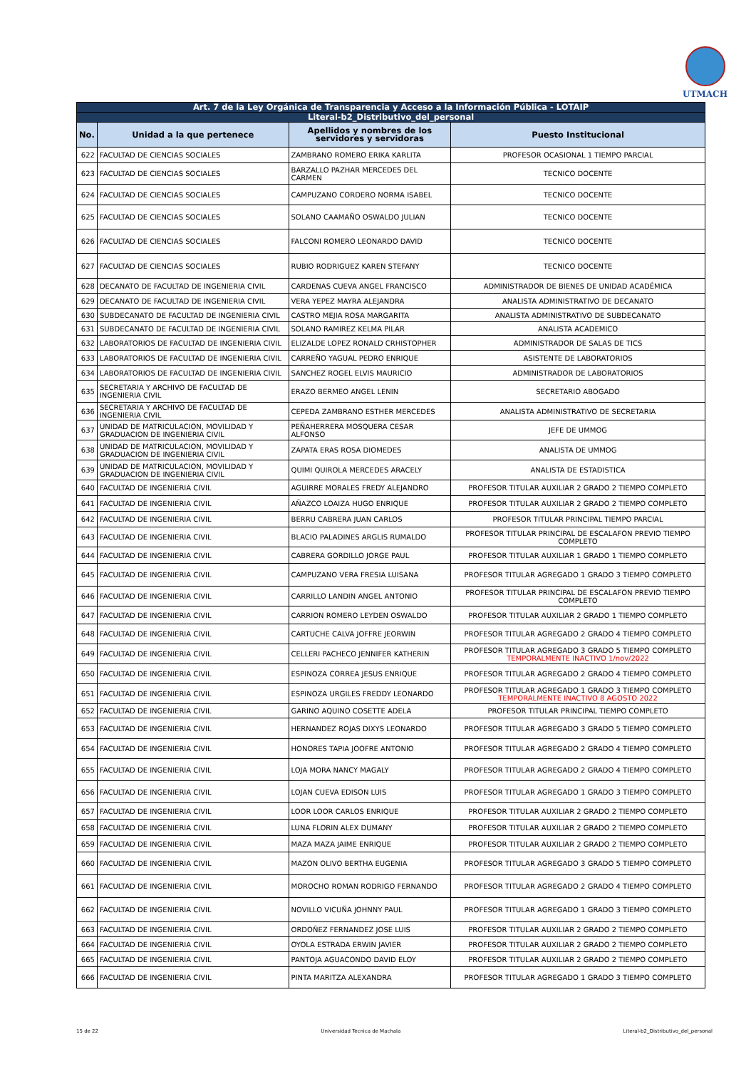UTMACH
| Art. 7 de la Ley Orgánica de Transparencia y Acceso a la Información Pública - LOTAIP | | | |
| Literal-b2_Distributivo_del_personal | | | |
| No. | Unidad a la que pertenece | Apellidos y nombres de los servidores y servidoras | Puesto Institucional |
| 622 | FACULTAD DE CIENCIAS SOCIALES | ZAMBRANO ROMERO ERIKA KARLITA | PROFESOR OCASIONAL 1 TIEMPO PARCIAL |
| 623 | FACULTAD DE CIENCIAS SOCIALES | BARZALLO PAZHAR MERCEDES DEL CARMEN | TECNICO DOCENTE |
| 624 | FACULTAD DE CIENCIAS SOCIALES | CAMPUZANO CORDERO NORMA ISABEL | TECNICO DOCENTE |
| 625 | FACULTAD DE CIENCIAS SOCIALES | SOLANO CAAMAÑO OSWALDO JULIAN | TECNICO DOCENTE |
| 626 | FACULTAD DE CIENCIAS SOCIALES | FALCONI ROMERO LEONARDO DAVID | TECNICO DOCENTE |
| 627 | FACULTAD DE CIENCIAS SOCIALES | RUBIO RODRIGUEZ KAREN STEFANY | TECNICO DOCENTE |
| 628 | DECANATO DE FACULTAD DE INGENIERIA CIVIL | CARDENAS CUEVA ANGEL FRANCISCO | ADMINISTRADOR DE BIENES DE UNIDAD ACADÉMICA |
| 629 | DECANATO DE FACULTAD DE INGENIERIA CIVIL | VERA YEPEZ MAYRA ALEJANDRA | ANALISTA ADMINISTRATIVO DE DECANATO |
| 630 | SUBDECANATO DE FACULTAD DE INGENIERIA CIVIL | CASTRO MEJIA ROSA MARGARITA | ANALISTA ADMINISTRATIVO DE SUBDECANATO |
| 631 | SUBDECANATO DE FACULTAD DE INGENIERIA CIVIL | SOLANO RAMIREZ KELMA PILAR | ANALISTA ACADEMICO |
| 632 | LABORATORIOS DE FACULTAD DE INGENIERIA CIVIL | ELIZALDE LOPEZ RONALD CRHISTOPHER | ADMINISTRADOR DE SALAS DE TICS |
| 633 | LABORATORIOS DE FACULTAD DE INGENIERIA CIVIL | CARREÑO YAGUAL PEDRO ENRIQUE | ASISTENTE DE LABORATORIOS |
| 634 | LABORATORIOS DE FACULTAD DE INGENIERIA CIVIL | SANCHEZ ROGEL ELVIS MAURICIO | ADMINISTRADOR DE LABORATORIOS |
| 635 | SECRETARIA Y ARCHIVO DE FACULTAD DE INGENIERIA CIVIL | ERAZO BERMEO ANGEL LENIN | SECRETARIO ABOGADO |
| 636 | SECRETARIA Y ARCHIVO DE FACULTAD DE INGENIERIA CIVIL | CEPEDA ZAMBRANO ESTHER MERCEDES | ANALISTA ADMINISTRATIVO DE SECRETARIA |
| 637 | UNIDAD DE MATRICULACION, MOVILIDAD Y GRADUACION DE INGENIERIA CIVIL | PEÑAHERRERA MOSQUERA CESAR ALFONSO | JEFE DE UMMOG |
| 638 | UNIDAD DE MATRICULACION, MOVILIDAD Y GRADUACION DE INGENIERIA CIVIL | ZAPATA ERAS ROSA DIOMEDES | ANALISTA DE UMMOG |
| 639 | UNIDAD DE MATRICULACION, MOVILIDAD Y GRADUACION DE INGENIERIA CIVIL | QUIMI QUIROLA MERCEDES ARACELY | ANALISTA DE ESTADISTICA |
| 640 | FACULTAD DE INGENIERIA CIVIL | AGUIRRE MORALES FREDY ALEJANDRO | PROFESOR TITULAR AUXILIAR 2 GRADO 2 TIEMPO COMPLETO |
| 641 | FACULTAD DE INGENIERIA CIVIL | AÑAZCO LOAIZA HUGO ENRIQUE | PROFESOR TITULAR AUXILIAR 2 GRADO 2 TIEMPO COMPLETO |
| 642 | FACULTAD DE INGENIERIA CIVIL | BERRU CABRERA JUAN CARLOS | PROFESOR TITULAR PRINCIPAL TIEMPO PARCIAL |
| 643 | FACULTAD DE INGENIERIA CIVIL | BLACIO PALADINES ARGLIS RUMALDO | PROFESOR TITULAR PRINCIPAL DE ESCALAFON PREVIO TIEMPO COMPLETO |
| 644 | FACULTAD DE INGENIERIA CIVIL | CABRERA GORDILLO JORGE PAUL | PROFESOR TITULAR AUXILIAR 1 GRADO 1 TIEMPO COMPLETO |
| 645 | FACULTAD DE INGENIERIA CIVIL | CAMPUZANO VERA FRESIA LUISANA | PROFESOR TITULAR AGREGADO 1 GRADO 3 TIEMPO COMPLETO |
| 646 | FACULTAD DE INGENIERIA CIVIL | CARRILLO LANDIN ANGEL ANTONIO | PROFESOR TITULAR PRINCIPAL DE ESCALAFON PREVIO TIEMPO COMPLETO |
| 647 | FACULTAD DE INGENIERIA CIVIL | CARRION ROMERO LEYDEN OSWALDO | PROFESOR TITULAR AUXILIAR 2 GRADO 1 TIEMPO COMPLETO |
| 648 | FACULTAD DE INGENIERIA CIVIL | CARTUCHE CALVA JOFFRE JEORWIN | PROFESOR TITULAR AGREGADO 2 GRADO 4 TIEMPO COMPLETO |
| 649 | FACULTAD DE INGENIERIA CIVIL | CELLERI PACHECO JENNIFER KATHERIN | PROFESOR TITULAR AGREGADO 3 GRADO 5 TIEMPO COMPLETO TEMPORALMENTE INACTIVO 1/nov/2022 |
| 650 | FACULTAD DE INGENIERIA CIVIL | ESPINOZA CORREA JESUS ENRIQUE | PROFESOR TITULAR AGREGADO 2 GRADO 4 TIEMPO COMPLETO |
| 651 | FACULTAD DE INGENIERIA CIVIL | ESPINOZA URGILES FREDDY LEONARDO | PROFESOR TITULAR AGREGADO 1 GRADO 3 TIEMPO COMPLETO TEMPORALMENTE INACTIVO 8 AGOSTO 2022 |
| 652 | FACULTAD DE INGENIERIA CIVIL | GARINO AQUINO COSETTE ADELA | PROFESOR TITULAR PRINCIPAL TIEMPO COMPLETO |
| 653 | FACULTAD DE INGENIERIA CIVIL | HERNANDEZ ROJAS DIXYS LEONARDO | PROFESOR TITULAR AGREGADO 3 GRADO 5 TIEMPO COMPLETO |
| 654 | FACULTAD DE INGENIERIA CIVIL | HONORES TAPIA JOOFRE ANTONIO | PROFESOR TITULAR AGREGADO 2 GRADO 4 TIEMPO COMPLETO |
| 655 | FACULTAD DE INGENIERIA CIVIL | LOJA MORA NANCY MAGALY | PROFESOR TITULAR AGREGADO 2 GRADO 4 TIEMPO COMPLETO |
| 656 | FACULTAD DE INGENIERIA CIVIL | LOJAN CUEVA EDISON LUIS | PROFESOR TITULAR AGREGADO 1 GRADO 3 TIEMPO COMPLETO |
| 657 | FACULTAD DE INGENIERIA CIVIL | LOOR LOOR CARLOS ENRIQUE | PROFESOR TITULAR AUXILIAR 2 GRADO 2 TIEMPO COMPLETO |
| 658 | FACULTAD DE INGENIERIA CIVIL | LUNA FLORIN ALEX DUMANY | PROFESOR TITULAR AUXILIAR 2 GRADO 2 TIEMPO COMPLETO |
| 659 | FACULTAD DE INGENIERIA CIVIL | MAZA MAZA JAIME ENRIQUE | PROFESOR TITULAR AUXILIAR 2 GRADO 2 TIEMPO COMPLETO |
| 660 | FACULTAD DE INGENIERIA CIVIL | MAZON OLIVO BERTHA EUGENIA | PROFESOR TITULAR AGREGADO 3 GRADO 5 TIEMPO COMPLETO |
| 661 | FACULTAD DE INGENIERIA CIVIL | MOROCHO ROMAN RODRIGO FERNANDO | PROFESOR TITULAR AGREGADO 2 GRADO 4 TIEMPO COMPLETO |
| 662 | FACULTAD DE INGENIERIA CIVIL | NOVILLO VICUÑA JOHNNY PAUL | PROFESOR TITULAR AGREGADO 1 GRADO 3 TIEMPO COMPLETO |
| 663 | FACULTAD DE INGENIERIA CIVIL | ORDOÑEZ FERNANDEZ JOSE LUIS | PROFESOR TITULAR AUXILIAR 2 GRADO 2 TIEMPO COMPLETO |
| 664 | FACULTAD DE INGENIERIA CIVIL | OYOLA ESTRADA ERWIN JAVIER | PROFESOR TITULAR AUXILIAR 2 GRADO 2 TIEMPO COMPLETO |
| 665 | FACULTAD DE INGENIERIA CIVIL | PANTOJA AGUACONDO DAVID ELOY | PROFESOR TITULAR AUXILIAR 2 GRADO 2 TIEMPO COMPLETO |
| 666 | FACULTAD DE INGENIERIA CIVIL | PINTA MARITZA ALEXANDRA | PROFESOR TITULAR AGREGADO 1 GRADO 3 TIEMPO COMPLETO |
15 de 22 Universidad Tecnica de Machala Literal-b2_Distributivo_del_personal